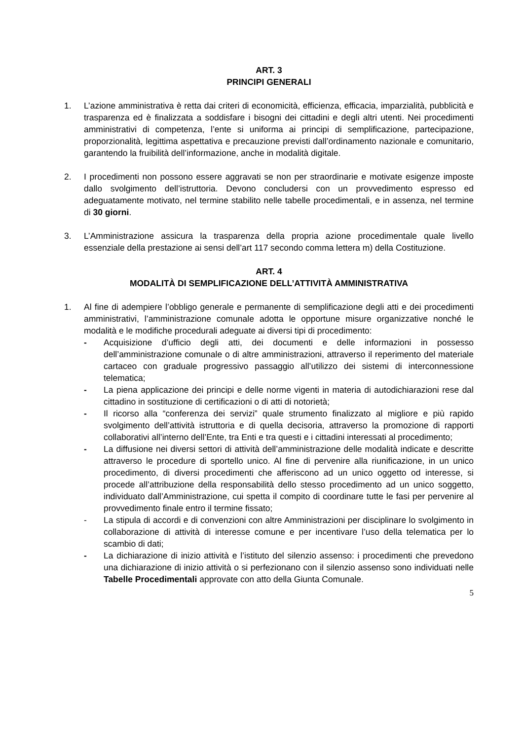ART. 3
PRINCIPI GENERALI
1. L’azione amministrativa è retta dai criteri di economicità, efficienza, efficacia, imparzialità, pubblicità e trasparenza ed è finalizzata a soddisfare i bisogni dei cittadini e degli altri utenti. Nei procedimenti amministrativi di competenza, l’ente si uniforma ai principi di semplificazione, partecipazione, proporzionalità, legittima aspettativa e precauzione previsti dall’ordinamento nazionale e comunitario, garantendo la fruibilità dell’informazione, anche in modalità digitale.
2. I procedimenti non possono essere aggravati se non per straordinarie e motivate esigenze imposte dallo svolgimento dell’istruttoria. Devono concludersi con un provvedimento espresso ed adeguatamente motivato, nel termine stabilito nelle tabelle procedimentali, e in assenza, nel termine di 30 giorni.
3. L’Amministrazione assicura la trasparenza della propria azione procedimentale quale livello essenziale della prestazione ai sensi dell’art 117 secondo comma lettera m) della Costituzione.
ART. 4
MODALITÀ DI SEMPLIFICAZIONE DELL’ATTIVITÀ AMMINISTRATIVA
1. Al fine di adempiere l’obbligo generale e permanente di semplificazione degli atti e dei procedimenti amministrativi, l’amministrazione comunale adotta le opportune misure organizzative nonché le modalità e le modifiche procedurali adeguate ai diversi tipi di procedimento:
- Acquisizione d’ufficio degli atti, dei documenti e delle informazioni in possesso dell’amministrazione comunale o di altre amministrazioni, attraverso il reperimento del materiale cartaceo con graduale progressivo passaggio all’utilizzo dei sistemi di interconnessione telematica;
- La piena applicazione dei principi e delle norme vigenti in materia di autodichiarazioni rese dal cittadino in sostituzione di certificazioni o di atti di notorietà;
- Il ricorso alla “conferenza dei servizi” quale strumento finalizzato al migliore e più rapido svolgimento dell’attività istruttoria e di quella decisoria, attraverso la promozione di rapporti collaborativi all’interno dell’Ente, tra Enti e tra questi e i cittadini interessati al procedimento;
- La diffusione nei diversi settori di attività dell’amministrazione delle modalità indicate e descritte attraverso le procedure di sportello unico. Al fine di pervenire alla riunificazione, in un unico procedimento, di diversi procedimenti che afferiscono ad un unico oggetto od interesse, si procede all’attribuzione della responsabilità dello stesso procedimento ad un unico soggetto, individuato dall’Amministrazione, cui spetta il compito di coordinare tutte le fasi per pervenire al provvedimento finale entro il termine fissato;
- La stipula di accordi e di convenzioni con altre Amministrazioni per disciplinare lo svolgimento in collaborazione di attività di interesse comune e per incentivare l’uso della telematica per lo scambio di dati;
- La dichiarazione di inizio attività e l’istituto del silenzio assenso: i procedimenti che prevedono una dichiarazione di inizio attività o si perfezionano con il silenzio assenso sono individuati nelle Tabelle Procedimentali approvate con atto della Giunta Comunale.
5